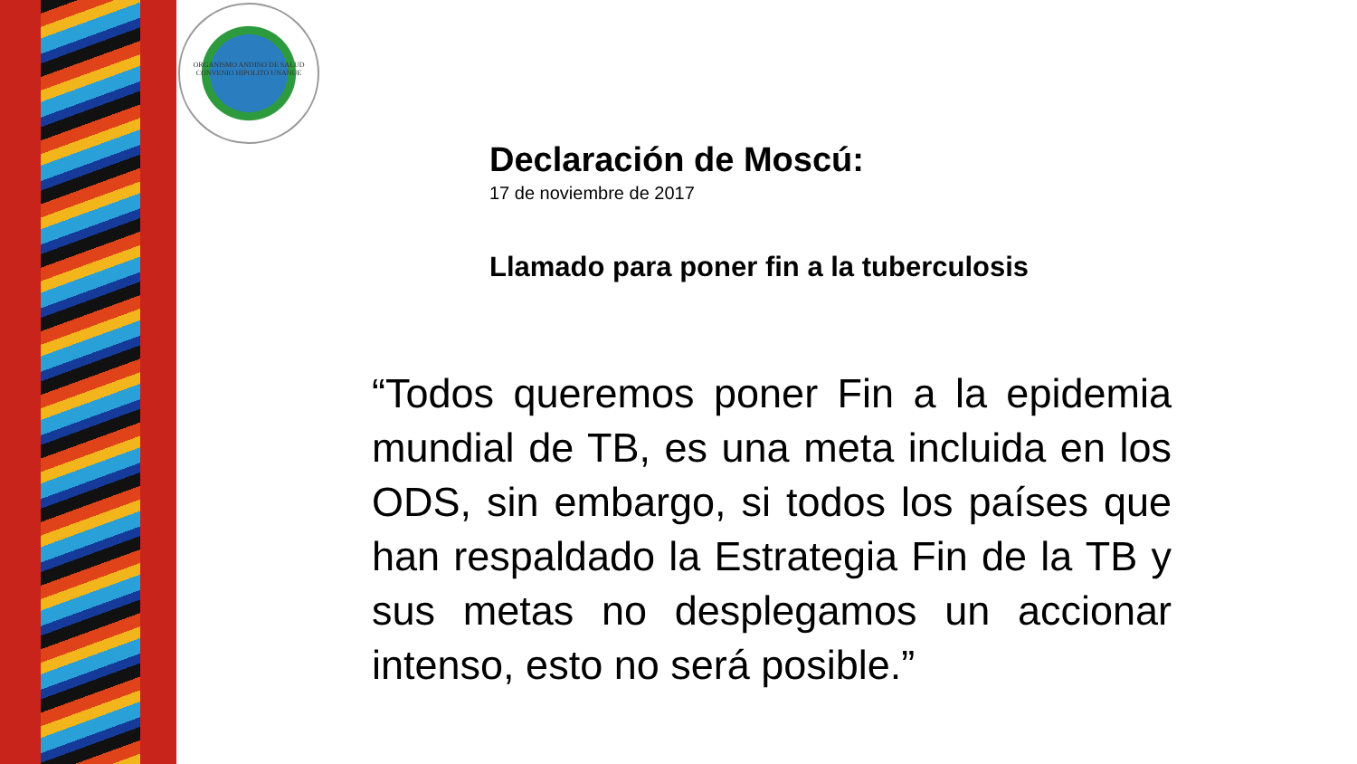ORGANISMO ANDINO DE SALUD
CONVENIO HIPOLITO UNANUE
Declaración de Moscú:
17 de noviembre de 2017
Llamado para poner fin a la tuberculosis
“Todos queremos poner Fin a la epidemia mundial de TB, es una meta incluida en los ODS, sin embargo, si todos los países que han respaldado la Estrategia Fin de la TB y sus metas no desplegamos un accionar intenso, esto no será posible.”